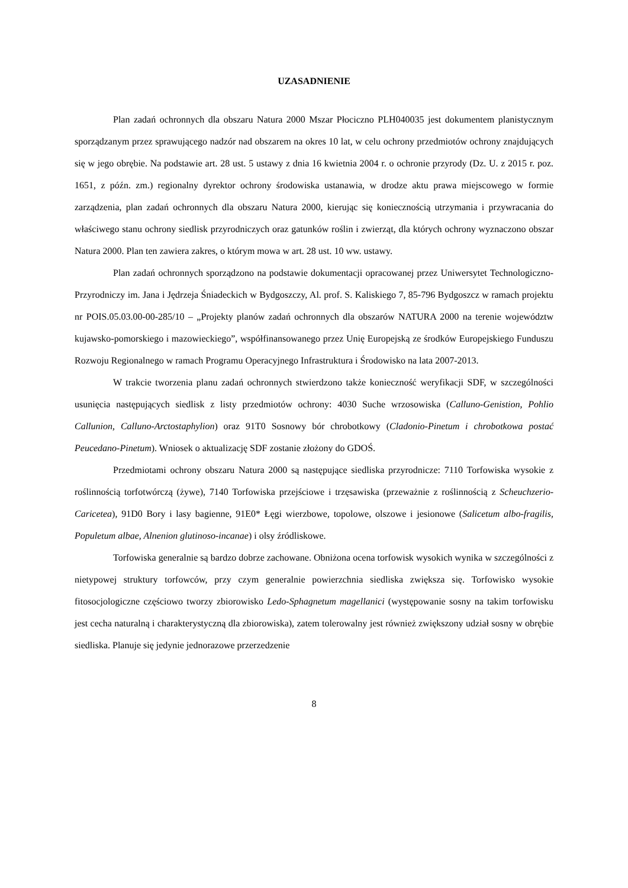UZASADNIENIE
Plan zadań ochronnych dla obszaru Natura 2000 Mszar Płociczno PLH040035 jest dokumentem planistycznym sporządzanym przez sprawującego nadzór nad obszarem na okres 10 lat, w celu ochrony przedmiotów ochrony znajdujących się w jego obrębie. Na podstawie art. 28 ust. 5 ustawy z dnia 16 kwietnia 2004 r. o ochronie przyrody (Dz. U. z 2015 r. poz. 1651, z późn. zm.) regionalny dyrektor ochrony środowiska ustanawia, w drodze aktu prawa miejscowego w formie zarządzenia, plan zadań ochronnych dla obszaru Natura 2000, kierując się koniecznością utrzymania i przywracania do właściwego stanu ochrony siedlisk przyrodniczych oraz gatunków roślin i zwierząt, dla których ochrony wyznaczono obszar Natura 2000. Plan ten zawiera zakres, o którym mowa w art. 28 ust. 10 ww. ustawy.
Plan zadań ochronnych sporządzono na podstawie dokumentacji opracowanej przez Uniwersytet Technologiczno-Przyrodniczy im. Jana i Jędrzeja Śniadeckich w Bydgoszczy, Al. prof. S. Kaliskiego 7, 85-796 Bydgoszcz w ramach projektu nr POIS.05.03.00-00-285/10 – „Projekty planów zadań ochronnych dla obszarów NATURA 2000 na terenie województw kujawsko-pomorskiego i mazowieckiego”, współfinansowanego przez Unię Europejską ze środków Europejskiego Funduszu Rozwoju Regionalnego w ramach Programu Operacyjnego Infrastruktura i Środowisko na lata 2007-2013.
W trakcie tworzenia planu zadań ochronnych stwierdzono także konieczność weryfikacji SDF, w szczególności usunięcia następujących siedlisk z listy przedmiotów ochrony: 4030 Suche wrzosowiska (Calluno-Genistion, Pohlio Callunion, Calluno-Arctostaphylion) oraz 91T0 Sosnowy bór chrobotkowy (Cladonio-Pinetum i chrobotkowa postać Peucedano-Pinetum). Wniosek o aktualizację SDF zostanie złożony do GDOŚ.
Przedmiotami ochrony obszaru Natura 2000 są następujące siedliska przyrodnicze: 7110 Torfowiska wysokie z roślinnością torfotwórczą (żywe), 7140 Torfowiska przejściowe i trzęsawiska (przeważnie z roślinnością z Scheuchzerio-Caricetea), 91D0 Bory i lasy bagienne, 91E0* Łęgi wierzbowe, topolowe, olszowe i jesionowe (Salicetum albo-fragilis, Populetum albae, Alnenion glutinoso-incanae) i olsy źródliskowe.
Torfowiska generalnie są bardzo dobrze zachowane. Obniżona ocena torfowisk wysokich wynika w szczególności z nietypowej struktury torfowców, przy czym generalnie powierzchnia siedliska zwiększa się. Torfowisko wysokie fitosocjologiczne częściowo tworzy zbiorowisko Ledo-Sphagnetum magellanici (występowanie sosny na takim torfowisku jest cecha naturalną i charakterystyczną dla zbiorowiska), zatem tolerowalny jest również zwiększony udział sosny w obrębie siedliska. Planuje się jedynie jednorazowe przerzedzenie
8